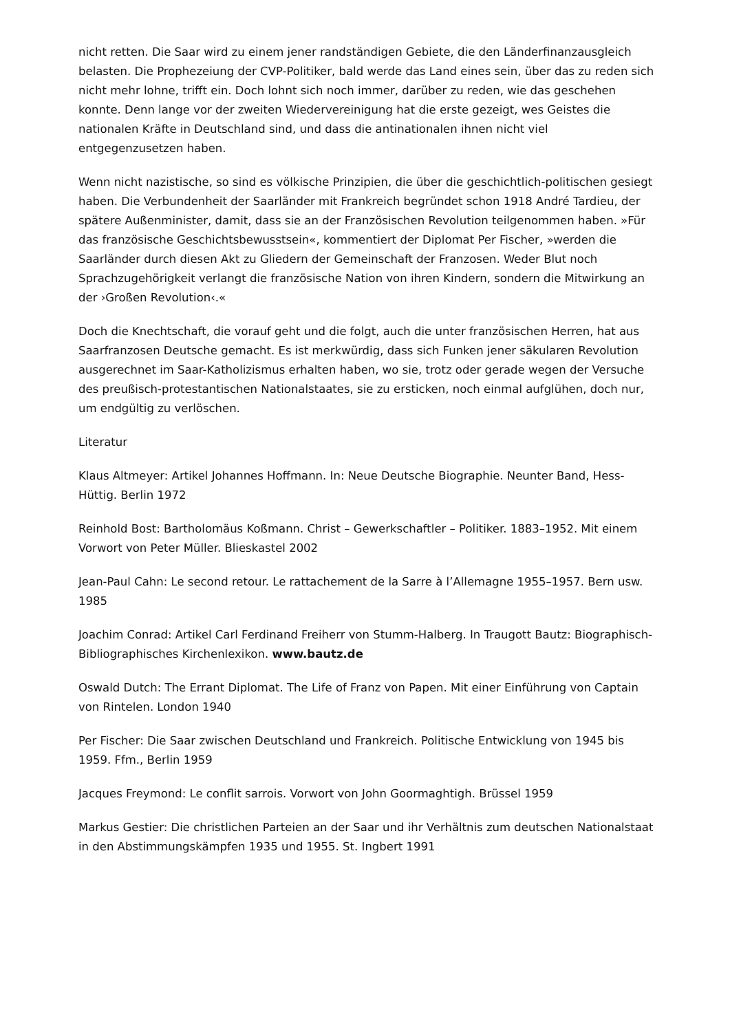nicht retten. Die Saar wird zu einem jener randständigen Gebiete, die den Länderfinanzausgleich belasten. Die Prophezeiung der CVP-Politiker, bald werde das Land eines sein, über das zu reden sich nicht mehr lohne, trifft ein. Doch lohnt sich noch immer, darüber zu reden, wie das geschehen konnte. Denn lange vor der zweiten Wiedervereinigung hat die erste gezeigt, wes Geistes die nationalen Kräfte in Deutschland sind, und dass die antinationalen ihnen nicht viel entgegenzusetzen haben.
Wenn nicht nazistische, so sind es völkische Prinzipien, die über die geschichtlich-politischen gesiegt haben. Die Verbundenheit der Saarländer mit Frankreich begründet schon 1918 André Tardieu, der spätere Außenminister, damit, dass sie an der Französischen Revolution teilgenommen haben. »Für das französische Geschichtsbewusstsein«, kommentiert der Diplomat Per Fischer, »werden die Saarländer durch diesen Akt zu Gliedern der Gemeinschaft der Franzosen. Weder Blut noch Sprachzugehörigkeit verlangt die französische Nation von ihren Kindern, sondern die Mitwirkung an der ›Großen Revolution‹.«
Doch die Knechtschaft, die vorauf geht und die folgt, auch die unter französischen Herren, hat aus Saarfranzosen Deutsche gemacht. Es ist merkwürdig, dass sich Funken jener säkularen Revolution ausgerechnet im Saar-Katholizismus erhalten haben, wo sie, trotz oder gerade wegen der Versuche des preußisch-protestantischen Nationalstaates, sie zu ersticken, noch einmal aufglühen, doch nur, um endgültig zu verlöschen.
Literatur
Klaus Altmeyer: Artikel Johannes Hoffmann. In: Neue Deutsche Biographie. Neunter Band, Hess-Hüttig. Berlin 1972
Reinhold Bost: Bartholomäus Koßmann. Christ – Gewerkschaftler – Politiker. 1883–1952. Mit einem Vorwort von Peter Müller. Blieskastel 2002
Jean-Paul Cahn: Le second retour. Le rattachement de la Sarre à l’Allemagne 1955–1957. Bern usw. 1985
Joachim Conrad: Artikel Carl Ferdinand Freiherr von Stumm-Halberg. In Traugott Bautz: Biographisch-Bibliographisches Kirchenlexikon. www.bautz.de
Oswald Dutch: The Errant Diplomat. The Life of Franz von Papen. Mit einer Einführung von Captain von Rintelen. London 1940
Per Fischer: Die Saar zwischen Deutschland und Frankreich. Politische Entwicklung von 1945 bis 1959. Ffm., Berlin 1959
Jacques Freymond: Le conflit sarrois. Vorwort von John Goormaghtigh. Brüssel 1959
Markus Gestier: Die christlichen Parteien an der Saar und ihr Verhältnis zum deutschen Nationalstaat in den Abstimmungskämpfen 1935 und 1955. St. Ingbert 1991